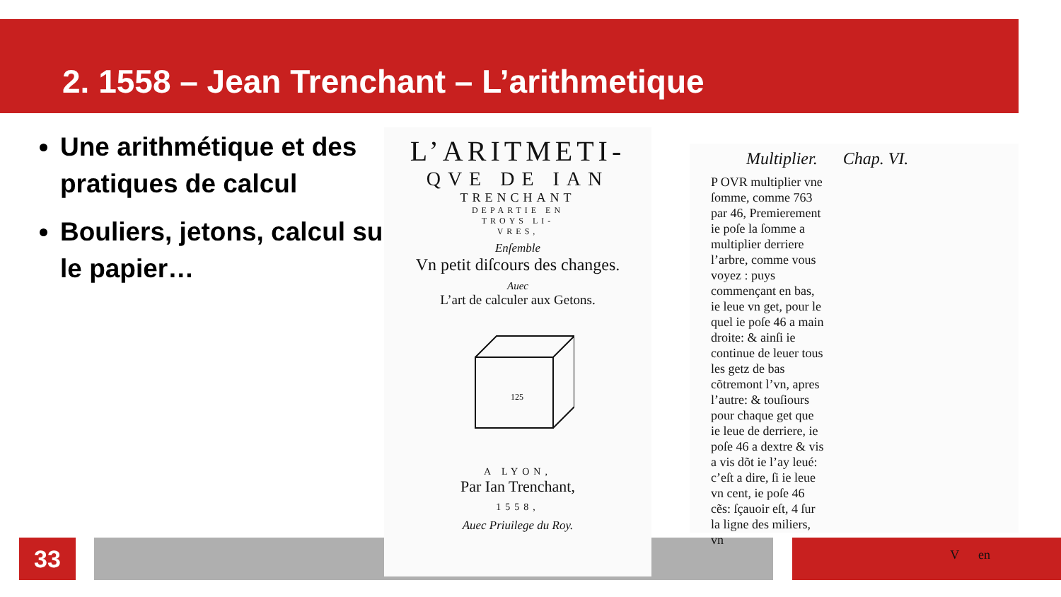2. 1558 – Jean Trenchant – L’arithmetique
Une arithmétique et des pratiques de calcul
Bouliers, jetons, calcul sur le papier…
33
L’ARITMETI-
QVE DE IAN
TRENCHANT
DEPARTIE EN
TROYS LI-
VRES,
Enſemble
Vn petit diſcours des changes.
Auec
L’art de calculer aux Getons.
125
A LYON,
Par Ian Trenchant,
1558,
Auec Priuilege du Roy.
Multiplier. Chap. VI.
P OVR multiplier vne ſomme, comme 763 par 46, Premierement ie poſe la ſomme a multiplier derriere l’arbre, comme vous voyez : puys commençant en bas, ie leue vn get, pour le quel ie poſe 46 a main droite: & ainſi ie continue de leuer tous les getz de bas cõtremont l’vn, apres l’autre: & touſiours pour chaque get que ie leue de derriere, ie poſe 46 a dextre & vis a vis dõt ie l’ay leué: c’eſt a dire, ſi ie leue vn cent, ie poſe 46 cẽs: ſçauoir eſt, 4 ſur la ligne des miliers, vn
V en